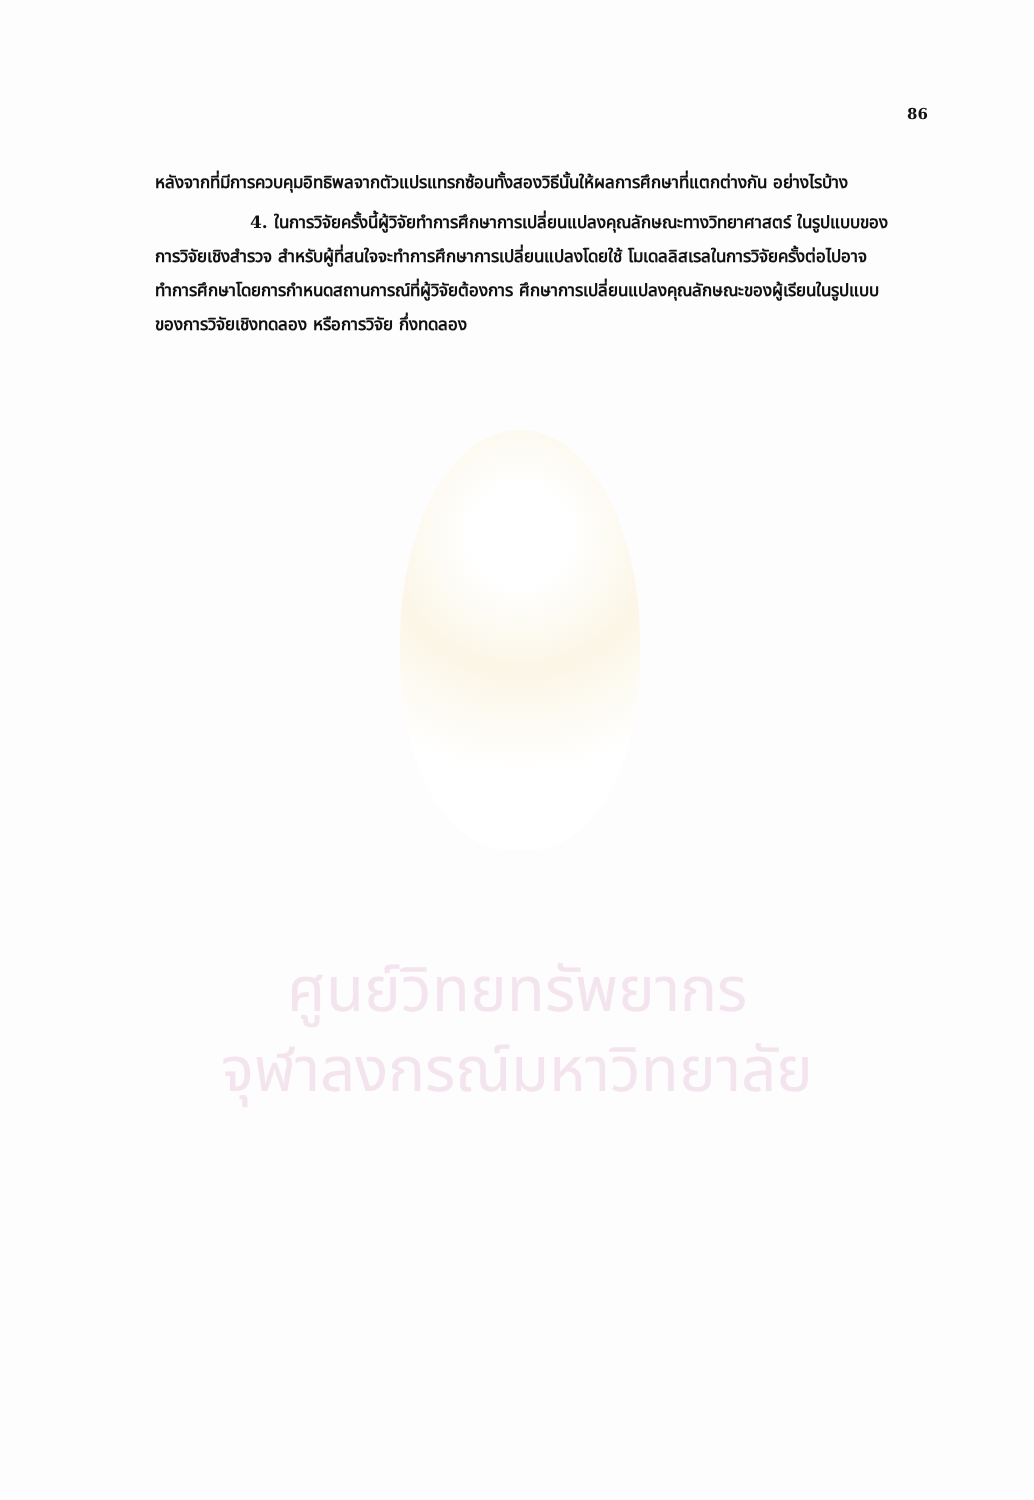86
หลังจากที่มีการควบคุมอิทธิพลจากตัวแปรแทรกซ้อนทั้งสองวิธีนั้นให้ผลการศึกษาที่แตกต่างกัน อย่างไรบ้าง
4. ในการวิจัยครั้งนี้ผู้วิจัยทำการศึกษาการเปลี่ยนแปลงคุณลักษณะทางวิทยาศาสตร์ ในรูปแบบของการวิจัยเชิงสำรวจ สำหรับผู้ที่สนใจจะทำการศึกษาการเปลี่ยนแปลงโดยใช้ โมเดลลิสเรลในการวิจัยครั้งต่อไปอาจทำการศึกษาโดยการกำหนดสถานการณ์ที่ผู้วิจัยต้องการ ศึกษาการเปลี่ยนแปลงคุณลักษณะของผู้เรียนในรูปแบบของการวิจัยเชิงทดลอง หรือการวิจัย กึ่งทดลอง
ศูนย์วิทยทรัพยากร
จุฬาลงกรณ์มหาวิทยาลัย